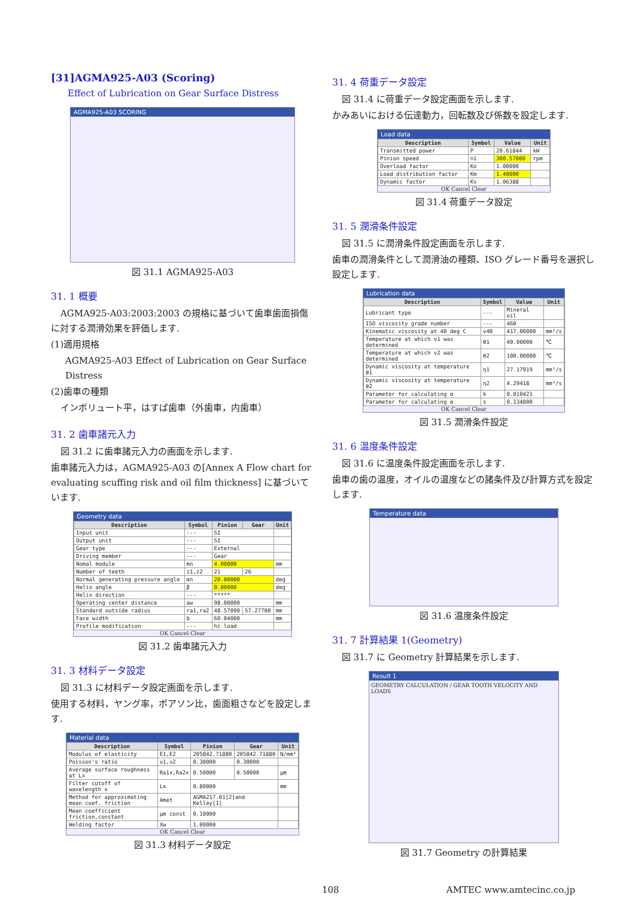[31]AGMA925-A03 (Scoring)
Effect of Lubrication on Gear Surface Distress
AGMA925-A03 SCORING
図 31.1 AGMA925-A03
31. 1 概要
AGMA925-A03:2003:2003 の規格に基づいて歯車歯面損傷に対する潤滑効果を評価します.
(1)適用規格
AGMA925-A03 Effect of Lubrication on Gear Surface Distress
(2)歯車の種類
インボリュート平，はすば歯車（外歯車，内歯車）
31. 2 歯車諸元入力
図 31.2 に歯車諸元入力の画面を示します.
歯車諸元入力は，AGMA925-A03 の[Annex A Flow chart for evaluating scuffing risk and oil film thickness] に基づいています.
Geometry data
| Description | Symbol | Pinion | Gear | Unit |
| --- | --- | --- | --- | --- |
| Input unit | --- | SI | | |
| Output unit | --- | SI | | |
| Gear type | --- | External | | |
| Driving member | --- | Gear | | |
| Nomal module | mn | 4.00000 | | mm |
| Number of teeth | z1,z2 | 21 | 26 | |
| Normal generating pressure angle | αn | 20.00000 | | deg |
| Helix angle | β | 0.00000 | | deg |
| Helix direction | --- | ***** | | |
| Operating center distance | aw | 98.00000 | | mm |
| Standard outside radius | ra1,ra2 | 48.57090 | 57.27700 | mm |
| Face width | b | 60.04000 | | mm |
| Profile modification | --- | hi load | | |
OK Cancel Clear
図 31.2 歯車諸元入力
31. 3 材料データ設定
図 31.3 に材料データ設定画面を示します.
使用する材料，ヤング率，ポアソン比，歯面粗さなどを設定します.
Material data
| Description | Symbol | Pinion | Gear | Unit |
| --- | --- | --- | --- | --- |
| Modulus of elasticity | E1,E2 | 205842.71880 | 205842.71880 | N/mm² |
| Poisson's ratio | ν1,ν2 | 0.30000 | 0.30000 | |
| Average surface roughness at Lx | Ra1x,Ra2x | 0.50000 | 0.50000 | μm |
| Filter cutoff of wavelength x | Lx | 0.80000 | | mm |
| Method for approximating mean coef. friction | Amet | AGMA217.01[2]and Kelley[1] | | |
| Mean coefficient friction,constant | μm const | 0.10000 | | |
| Welding factor | Xw | 1.00000 | | |
OK Cancel Clear
図 31.3 材料データ設定
31. 4 荷重データ設定
図 31.4 に荷重データ設定画面を示します.
かみあいにおける伝達動力，回転数及び係数を設定します.
Load data
| Description | Symbol | Value | Unit |
| --- | --- | --- | --- |
| Transmitted power | P | 20.61844 | kW |
| Pinion speed | n1 | 300.57000 | rpm |
| Overload factor | Ko | 1.00000 | |
| Load distribution factor | Km | 1.40000 | |
| Dynamic factor | Kv | 1.06388 | |
OK Cancel Clear
図 31.4 荷重データ設定
31. 5 潤滑条件設定
図 31.5 に潤滑条件設定画面を示します.
歯車の潤滑条件として潤滑油の種類、ISO グレード番号を選択し設定します.
Lubrication data
| Description | Symbol | Value | Unit |
| --- | --- | --- | --- |
| Lubricant type | --- | Mineral oil | |
| ISO viscosity grade number | --- | 460 | |
| Kinematic viscosity at 40 deg C | ν40 | 417.00000 | mm²/s |
| Temperature at which ν1 was determined | θ1 | 40.00000 | ℃ |
| Temperature at which ν2 was determined | θ2 | 100.00000 | ℃ |
| Dynamic viscosity at temperature θ1 | η1 | 27.17919 | mm²/s |
| Dynamic viscosity at temperature θ2 | η2 | 4.29418 | mm²/s |
| Parameter for calculating α | k | 0.010421 | |
| Parameter for calculating α | s | 0.134800 | |
OK Cancel Clear
図 31.5 潤滑条件設定
31. 6 温度条件設定
図 31.6 に温度条件設定画面を示します.
歯車の歯の温度，オイルの温度などの諸条件及び計算方式を設定します.
Temperature data
図 31.6 温度条件設定
31. 7 計算結果 1(Geometry)
図 31.7 に Geometry 計算結果を示します.
Result 1
GEOMETRY CALCULATION / GEAR TOOTH VELOCITY AND LOADS
図 31.7 Geometry の計算結果
108 AMTEC www.amtecinc.co.jp